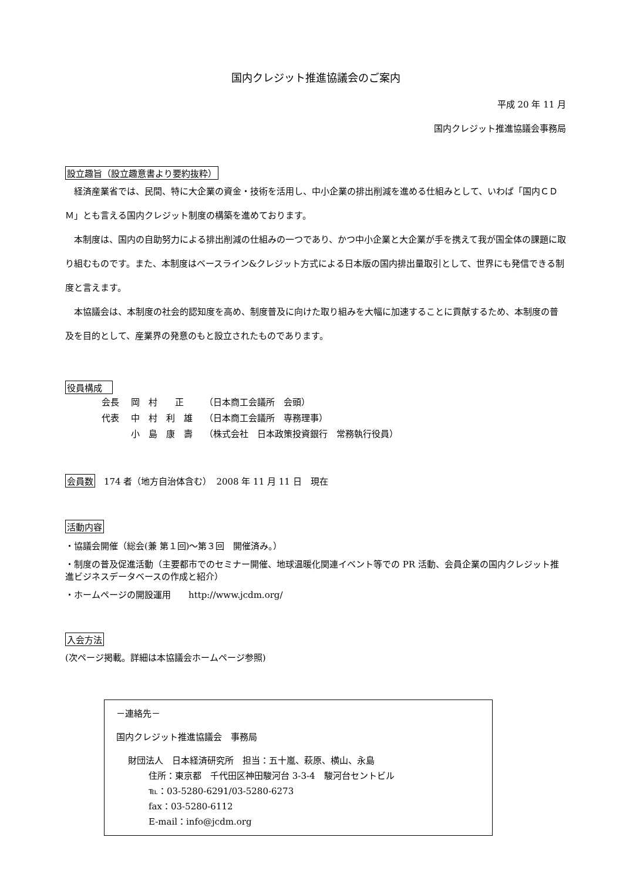国内クレジット推進協議会のご案内
平成 20 年 11 月
国内クレジット推進協議会事務局
設立趣旨（設立趣意書より要約抜粋）
経済産業省では、民間、特に大企業の資金・技術を活用し、中小企業の排出削減を進める仕組みとして、いわば「国内ＣＤＭ」とも言える国内クレジット制度の構築を進めております。
本制度は、国内の自助努力による排出削減の仕組みの一つであり、かつ中小企業と大企業が手を携えて我が国全体の課題に取り組むものです。また、本制度はベースライン&クレジット方式による日本版の国内排出量取引として、世界にも発信できる制度と言えます。
本協議会は、本制度の社会的認知度を高め、制度普及に向けた取り組みを大幅に加速することに貢献するため、本制度の普及を目的として、産業界の発意のもと設立されたものであります。
役員構成　
| 会長 | 岡 村 正 | （日本商工会議所 会頭） |
| 代表 | 中 村 利 雄 | （日本商工会議所 専務理事） |
| | 小 島 康 壽 | （株式会社 日本政策投資銀行 常務執行役員） |
会員数　174 者（地方自治体含む）　2008 年 11 月 11 日　現在
活動内容
・協議会開催（総会(兼 第１回)～第３回　開催済み。）
・制度の普及促進活動（主要都市でのセミナー開催、地球温暖化関連イベント等での PR 活動、会員企業の国内クレジット推進ビジネスデータベースの作成と紹介）
・ホームページの開設運用　　http://www.jcdm.org/
入会方法
(次ページ掲載。詳細は本協議会ホームページ参照)
－連絡先－
国内クレジット推進協議会　事務局
財団法人　日本経済研究所　担当：五十嵐、萩原、横山、永島
住所：東京都　千代田区神田駿河台 3-3-4　駿河台セントビル
℡：03-5280-6291/03-5280-6273
fax：03-5280-6112
E-mail：info@jcdm.org